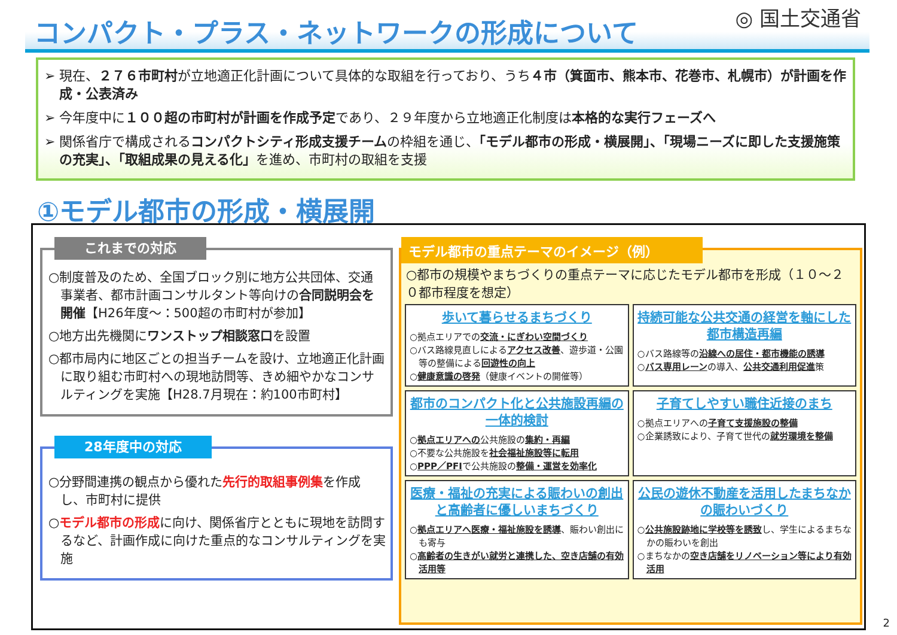コンパクト・プラス・ネットワークの形成について ◎ 国土交通省
➢ 現在、２７６市町村が立地適正化計画について具体的な取組を行っており、うち４市（箕面市、熊本市、花巻市、札幌市）が計画を作成・公表済み
➢ 今年度中に１００超の市町村が計画を作成予定であり、２９年度から立地適正化制度は本格的な実行フェーズへ
➢ 関係省庁で構成されるコンパクトシティ形成支援チームの枠組を通じ、「モデル都市の形成・横展開」、「現場ニーズに即した支援施策の充実」、「取組成果の見える化」を進め、市町村の取組を支援
①モデル都市の形成・横展開
これまでの対応
○制度普及のため、全国ブロック別に地方公共団体、交通事業者、都市計画コンサルタント等向けの合同説明会を開催【H26年度～：500超の市町村が参加】
○地方出先機関にワンストップ相談窓口を設置
○都市局内に地区ごとの担当チームを設け、立地適正化計画に取り組む市町村への現地訪問等、きめ細やかなコンサルティングを実施【H28.7月現在：約100市町村】
28年度中の対応
○分野間連携の観点から優れた先行的取組事例集を作成し、市町村に提供
○モデル都市の形成に向け、関係省庁とともに現地を訪問するなど、計画作成に向けた重点的なコンサルティングを実施
モデル都市の重点テーマのイメージ（例）
○都市の規模やまちづくりの重点テーマに応じたモデル都市を形成（１０～２０都市程度を想定）
歩いて暮らせるまちづくり
○拠点エリアでの交流・にぎわい空間づくり
○バス路線見直しによるアクセス改善、遊歩道・公園等の整備による回遊性の向上
○健康意識の啓発（健康イベントの開催等）
持続可能な公共交通の経営を軸にした都市構造再編
○バス路線等の沿線への居住・都市機能の誘導
○バス専用レーンの導入、公共交通利用促進策
都市のコンパクト化と公共施設再編の一体的検討
○拠点エリアへの公共施設の集約・再編
○不要な公共施設を社会福祉施設等に転用
○PPP／PFIで公共施設の整備・運営を効率化
子育てしやすい職住近接のまち
○拠点エリアへの子育て支援施設の整備
○企業誘致により、子育て世代の就労環境を整備
医療・福祉の充実による賑わいの創出と高齢者に優しいまちづくり
○拠点エリアへ医療・福祉施設を誘導、賑わい創出にも寄与
○高齢者の生きがい就労と連携した、空き店舗の有効活用等
公民の遊休不動産を活用したまちなかの賑わいづくり
○公共施設跡地に学校等を誘致し、学生によるまちなかの賑わいを創出
○まちなかの空き店舗をリノベーション等により有効活用
2